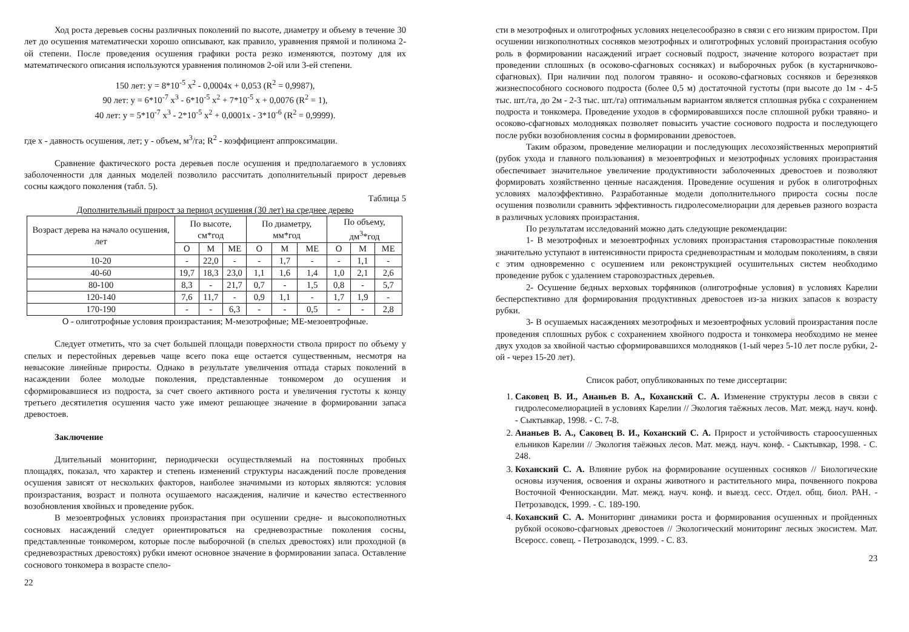Ход роста деревьев сосны различных поколений по высоте, диаметру и объему в течение 30 лет до осушения математически хорошо описывают, как правило, уравнения прямой и полинома 2-ой степени. После проведения осушения графики роста резко изменяются, поэтому для их математического описания используются уравнения полиномов 2-ой или 3-ей степени.
150 лет: y = 8*10<sup>-5</sup> x<sup>2</sup> - 0,0004x + 0,053 (R<sup>2</sup> = 0,9987),
90 лет: y = 6*10<sup>-7</sup> x<sup>3</sup> - 6*10<sup>-5</sup> x<sup>2</sup> + 7*10<sup>-5</sup> x + 0,0076 (R<sup>2</sup> = 1),
40 лет: y = 5*10<sup>-7</sup> x<sup>3</sup> - 2*10<sup>-5</sup> x<sup>2</sup> + 0,0001x - 3*10<sup>-6</sup> (R<sup>2</sup> = 0,9999).
где x - давность осушения, лет; y - объем, м<sup>3</sup>/га; R<sup>2</sup> - коэффициент аппроксимации.
Сравнение фактического роста деревьев после осушения и предполагаемого в условиях заболоченности для данных моделей позволило рассчитать дополнительный прирост деревьев сосны каждого поколения (табл. 5).
Таблица 5
Дополнительный прирост за период осушения (30 лет) на среднее дерево
| Возраст дерева на начало осушения, лет | По высоте, см*год | | | По диаметру, мм*год | | | По объему, дм<sup>3</sup>*год | | |
| --- | --- | --- | --- | --- | --- | --- | --- | --- | --- |
| | О | М | МЕ | О | М | МЕ | О | М | МЕ |
| 10-20 | - | 22,0 | - | - | 1,7 | - | - | 1,1 | - |
| 40-60 | 19,7 | 18,3 | 23,0 | 1,1 | 1,6 | 1,4 | 1,0 | 2,1 | 2,6 |
| 80-100 | 8,3 | - | 21,7 | 0,7 | - | 1,5 | 0,8 | - | 5,7 |
| 120-140 | 7,6 | 11,7 | - | 0,9 | 1,1 | - | 1,7 | 1,9 | - |
| 170-190 | - | - | 6,3 | - | - | 0,5 | - | - | 2,8 |
О - олиготрофные условия произрастания; М-мезотрофные; МЕ-мезоевтрофные.
Следует отметить, что за счет большей площади поверхности ствола прирост по объему у спелых и перестойных деревьев чаще всего пока еще остается существенным, несмотря на невысокие линейные приросты. Однако в результате увеличения отпада старых поколений в насаждении более молодые поколения, представленные тонкомером до осушения и сформировавшиеся из подроста, за счет своего активного роста и увеличения густоты к концу третьего десятилетия осушения часто уже имеют решающее значение в формировании запаса древостоев.
Заключение
Длительный мониторинг, периодически осуществляемый на постоянных пробных площадях, показал, что характер и степень изменений структуры насаждений после проведения осушения зависят от нескольких факторов, наиболее значимыми из которых являются: условия произрастания, возраст и полнота осушаемого насаждения, наличие и качество естественного возобновления хвойных и проведение рубок.
В мезоевтрофных условиях произрастания при осушении средне- и высокополнотных сосновых насаждений следует ориентироваться на средневозрастные поколения сосны, представленные тонкомером, которые после выборочной (в спелых древостоях) или проходной (в средневозрастных древостоях) рубки имеют основное значение в формировании запаса. Оставление соснового тонкомера в возрасте спело-
22
сти в мезотрофных и олиготрофных условиях нецелесообразно в связи с его низким приростом. При осушении низкополнотных сосняков мезотрофных и олиготрофных условий произрастания особую роль в формировании насаждений играет сосновый подрост, значение которого возрастает при проведении сплошных (в осоково-сфагновых сосняках) и выборочных рубок (в кустарничково-сфагновых). При наличии под пологом травяно- и осоково-сфагновых сосняков и березняков жизнеспособного соснового подроста (более 0,5 м) достаточной густоты (при высоте до 1м - 4-5 тыс. шт./га, до 2м - 2-3 тыс. шт./га) оптимальным вариантом является сплошная рубка с сохранением подроста и тонкомера. Проведение уходов в сформировавшихся после сплошной рубки травяно- и осоково-сфагновых молодняках позволяет повысить участие соснового подроста и последующего после рубки возобновления сосны в формировании древостоев.
Таким образом, проведение мелиорации и последующих лесохозяйственных мероприятий (рубок ухода и главного пользования) в мезоевтрофных и мезотрофных условиях произрастания обеспечивает значительное увеличение продуктивности заболоченных древостоев и позволяют формировать хозяйственно ценные насаждения. Проведение осушения и рубок в олиготрофных условиях малоэффективно. Разработанные модели дополнительного прироста сосны после осушения позволили сравнить эффективность гидролесомелиорации для деревьев разного возраста в различных условиях произрастания.
По результатам исследований можно дать следующие рекомендации:
1- В мезотрофных и мезоевтрофных условиях произрастания старовозрастные поколения значительно уступают в интенсивности прироста средневозрастным и молодым поколениям, в связи с этим одновременно с осушением или реконструкцией осушительных систем необходимо проведение рубок с удалением старовозрастных деревьев.
2- Осушение бедных верховых торфяников (олиготрофные условия) в условиях Карелии бесперспективно для формирования продуктивных древостоев из-за низких запасов к возрасту рубки.
3- В осушаемых насаждениях мезотрофных и мезоевтрофных условий произрастания после проведения сплошных рубок с сохранением хвойного подроста и тонкомера необходимо не менее двух уходов за хвойной частью сформировавшихся молодняков (1-ый через 5-10 лет после рубки, 2-ой - через 15-20 лет).
Список работ, опубликованных по теме диссертации:
1. Саковец В. И., Ананьев В. А., Коханский С. А. Изменение структуры лесов в связи с гидролесомелиорацией в условиях Карелии // Экология таёжных лесов. Мат. межд. науч. конф. - Сыктывкар, 1998. - С. 7-8.
2. Ананьев В. А., Саковец В. И., Коханский С. А. Прирост и устойчивость староосушенных ельников Карелии // Экология таёжных лесов. Мат. межд. науч. конф. - Сыктывкар, 1998. - С. 248.
3. Коханский С. А. Влияние рубок на формирование осушенных сосняков // Биологические основы изучения, освоения и охраны животного и растительного мира, почвенного покрова Восточной Фенноскандии. Мат. межд. науч. конф. и выезд. сесс. Отдел. общ. биол. РАН. - Петрозаводск, 1999. - С. 189-190.
4. Коханский С. А. Мониторинг динамики роста и формирования осушенных и пройденных рубкой осоково-сфагновых древостоев // Экологический мониторинг лесных экосистем. Мат. Всеросс. совещ. - Петрозаводск, 1999. - С. 83.
23